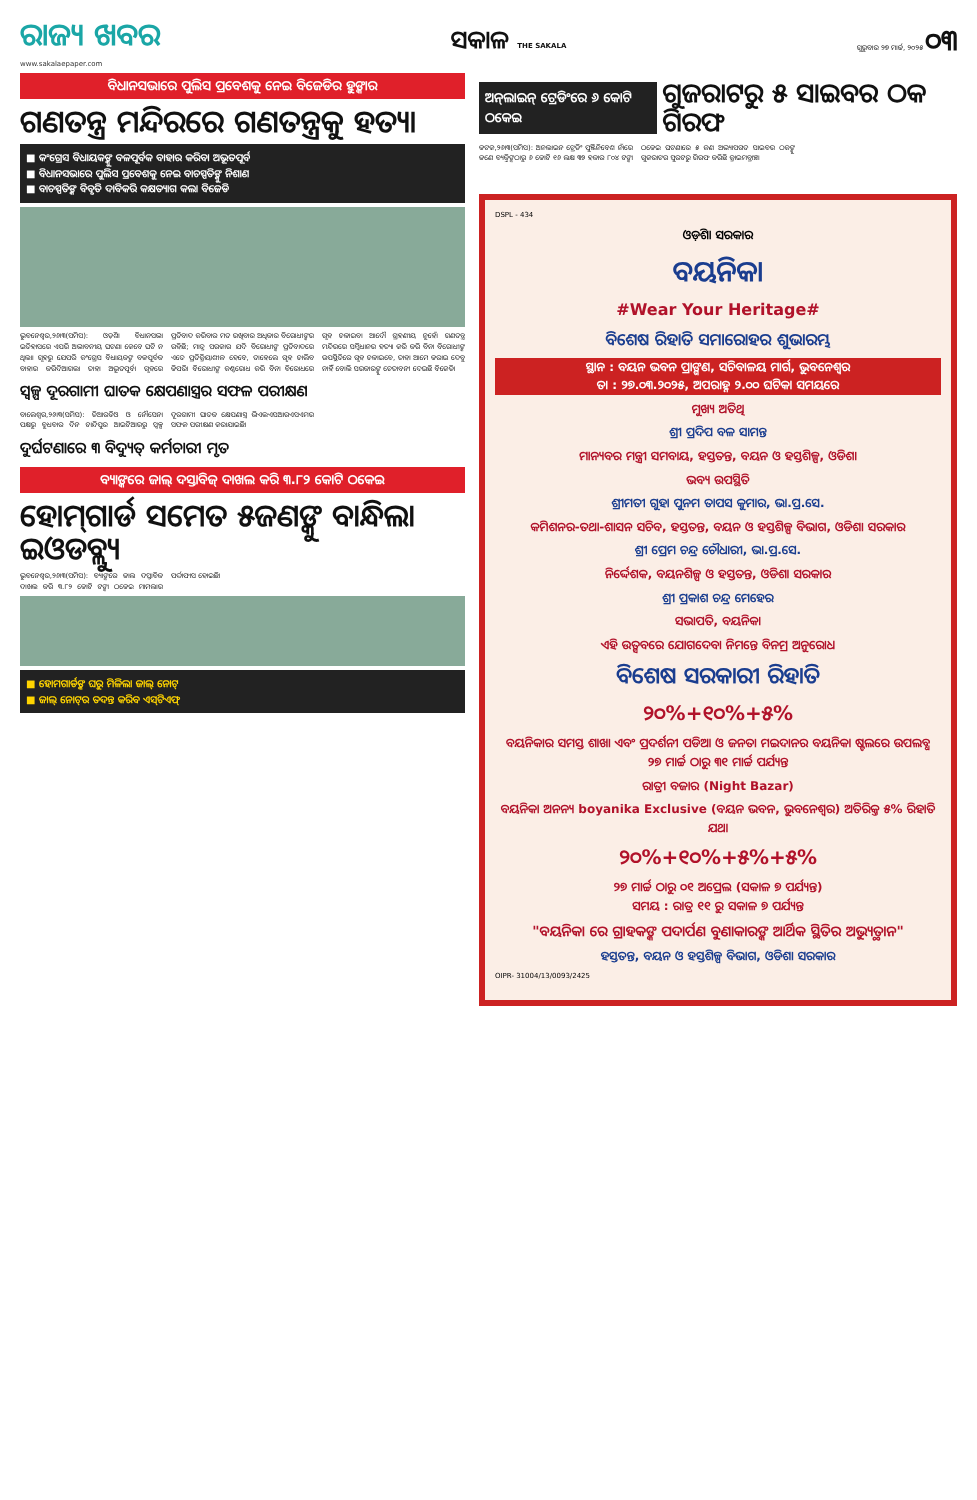ରାଜ୍ୟ ଖବର
www.sakalaepaper.com
ସକାଳ THE SAKALA ଗୁରୁବାର ୨୭ ମାର୍ଚ୍ଚ, ୨୦୨୫ ୦୩
ବିଧାନସଭାରେ ପୁଲିସ ପ୍ରବେଶକୁ ନେଇ ବିଜେଡିର ହୁଙ୍କାର
ଗଣତନ୍ତ୍ର ମନ୍ଦିରରେ ଗଣତନ୍ତ୍ରକୁ ହତ୍ୟା
■ କଂଗ୍ରେସ ବିଧାୟକଙ୍କୁ ବଳପୂର୍ବକ ବାହାର କରିବା ଅଭୂତପୂର୍ବ
■ ବିଧାନସଭାରେ ପୁଲିସ ପ୍ରବେଶକୁ ନେଇ ବାଚସ୍ପତିଙ୍କୁ ନିଶାଣ
■ ବାଚସ୍ପତିଙ୍କ ବିବୃତି ଦାବିକରି କକ୍ଷତ୍ୟାଗ କଲା ବିଜେଡି
ଭୁବନେଶ୍ୱର,୨୬।୩(ସମିସ): ଓଡ଼ିଶା ବିଧାନସଭା ଇତିହାସରେ ଏପରି ଅଭାବନୀୟ ଘଟଣା କେବେ ଘଟି ନ ଥିଲା। ଗୃହରୁ ଯେପରି କଂଗ୍ରେସ ବିଧାୟକଙ୍କ ବଳପୂର୍ବକ ବାହାର କରିଦିଆଗଲା ତାହା ଅଭୂତପୂର୍ବ। ଗୃହରେ ପ୍ରତିବାଦ କରିବାର ମତ ରଖିବାର ଅଧିକାର ବିରୋଧୀଙ୍କର ରହିଛି; ମାତ୍ର ସରକାର ଯଦି ବିରୋଧୀଙ୍କ ପ୍ରତିବାଦରେ ଏତେ ପ୍ରତିକ୍ରିୟାଶୀଳ ହେବେ, ତାହେଲେ ଗୃହ ଚାଲିବ କିପରି। ବିରୋଧୀଙ୍କ କଣ୍ଠରୋଧ କରି ବିନା ବିରୋଧରେ ଗୃହ ଚଳାଇବା ଆଦୌ ଗ୍ରହଣୀୟ ନୁହେଁ। ଗଣତନ୍ତ୍ର ମନ୍ଦିରରେ ସମ୍ବିଧାନର ହତ୍ୟା କରି କରି ବିନା ବିରୋଧୀଙ୍କ ଉପସ୍ଥିତିରେ ଗୃହ ଚଳାଇବେ, ତାହା ଆମେ କରାଇ ଦେବୁ ନାହିଁ ବୋଲି ସରକାରଙ୍କୁ ଚେତାବନୀ ଦେଇଛି ବିଜେଡି।
ସ୍ୱଳ୍ପ ଦୂରଗାମୀ ଘାତକ କ୍ଷେପଣାସ୍ତ୍ରର ସଫଳ ପରୀକ୍ଷଣ
ବାଲେଶ୍ୱର,୨୬।୩(ସମିସ): ଡିଆରଡିଓ ଓ ନୌସେନା ପକ୍ଷରୁ ବୁଧବାର ଦିନ ଚାନ୍ଦିପୁର ଆଇଟିଆରରୁ ସ୍ୱଳ୍ପ ଦୂରଗାମୀ ଘାତକ କ୍ଷେପଣାସ୍ତ୍ର ଭିଏଲଏସଆରଏସଏମର ସଫଳ ପରୀକ୍ଷଣ କରାଯାଇଛି।
ଦୁର୍ଘଟଣାରେ ୩ ବିଦ୍ୟୁତ୍ କର୍ମଚାରୀ ମୃତ
ବ୍ୟାଙ୍କରେ ଜାଲ୍ ଦସ୍ତାବିଜ୍ ଦାଖଲ କରି ୩.୮୨ କୋଟି ଠକେଇ
ହୋମ୍‌ଗାର୍ଡ ସମେତ ୫ଜଣଙ୍କୁ ବାନ୍ଧିଲା ଇଓଡବ୍ଲ୍ୟୁ
ଭୁବନେଶ୍ୱର,୨୬।୩(ସମିସ): ବ୍ୟାଙ୍କରେ ଜାଲ ଦସ୍ତାବିଜ ଦାଖଲ କରି ୩.୮୨ କୋଟି ଟଙ୍କା ଠକେଇ ମାମଲାର ପର୍ଦ୍ଦାଫାସ ହୋଇଛି।
■ ହୋମଗାର୍ଡଙ୍କ ଘରୁ ମିଳିଲା ଜାଲ୍ ନୋଟ୍
■ ଜାଲ୍ ନୋଟ୍‌ର ତଦନ୍ତ କରିବ ଏସ୍‌ଟିଏଫ୍
ଅନ୍‌ଲାଇନ୍ ଟ୍ରେଡିଂରେ ୬ କୋଟି ଠକେଇ
ଗୁଜରାଟରୁ ୫ ସାଇବର ଠକ ଗିରଫ
କଟକ,୨୬।୩(ସମିସ): ଅନଲାଇନ ଟ୍ରେଡିଂ ପୁଞ୍ଜିନିବେଶ ନାଁରେ ଜଣେ ବ୍ୟକ୍ତିଙ୍କଠାରୁ ୬ କୋଟି ୧୬ ଲକ୍ଷ ୩୭ ହଜାର ୮୦୪ ଟଙ୍କା ଠକେଇ ଘଟଣାରେ ୫ ଜଣ ଅଭ୍ୟାସଗତ ସାଇବର ଠକଙ୍କୁ ଗୁଜରାଟର ସୁରଟରୁ ଗିରଫ କରିଛି କ୍ରାଇମବ୍ରାଞ୍ଚ।
DSPL - 434
ଓଡ଼ିଶା ସରକାର
ବୟନିକା
#Wear Your Heritage#
ବିଶେଷ ରିହାତି ସମାରୋହର ଶୁଭାରମ୍ଭ
ସ୍ଥାନ : ବୟନ ଭବନ ପ୍ରାଙ୍ଗଣ, ସଚିବାଳୟ ମାର୍ଗ, ଭୁବନେଶ୍ୱର
ତା : ୨୭.୦୩.୨୦୨୫, ଅପରାହ୍ନ ୨.୦୦ ଘଟିକା ସମୟରେ
ମୁଖ୍ୟ ଅତିଥି
ଶ୍ରୀ ପ୍ରଦିପ ବଳ ସାମନ୍ତ
ମାନ୍ୟବର ମନ୍ତ୍ରୀ ସମବାୟ, ହସ୍ତତନ୍ତ, ବୟନ ଓ ହସ୍ତଶିଳ୍ପ, ଓଡିଶା
ଭବ୍ୟ ଉପସ୍ଥିତି
ଶ୍ରୀମତୀ ଗୁହା ପୁନମ ତାପସ କୁମାର, ଭା.ପ୍ର.ସେ.
କମିଶନର-ତଥା-ଶାସନ ସଚିବ, ହସ୍ତତନ୍ତ, ବୟନ ଓ ହସ୍ତଶିଳ୍ପ ବିଭାଗ, ଓଡିଶା ସରକାର
ଶ୍ରୀ ପ୍ରେମ ଚନ୍ଦ୍ର ଚୌଧାରୀ, ଭା.ପ୍ର.ସେ.
ନିର୍ଦ୍ଦେଶକ, ବୟନଶିଳ୍ପ ଓ ହସ୍ତତନ୍ତ, ଓଡିଶା ସରକାର
ଶ୍ରୀ ପ୍ରକାଶ ଚନ୍ଦ୍ର ମେହେର
ସଭାପତି, ବୟନିକା
ଏହି ଉତ୍ସବରେ ଯୋଗଦେବା ନିମନ୍ତେ ବିନମ୍ର ଅନୁରୋଧ
ବିଶେଷ ସରକାରୀ ରିହାତି
୨୦%+୧୦%+୫%
ବୟନିକାର ସମସ୍ତ ଶାଖା ଏବଂ ପ୍ରଦର୍ଶନୀ ପଡିଆ ଓ ଜନତା ମଇଦାନର ବୟନିକା ଷ୍ଟଲରେ ଉପଲବ୍ଧ
୨୭ ମାର୍ଚ୍ଚ ଠାରୁ ୩୧ ମାର୍ଚ୍ଚ ପର୍ଯ୍ୟନ୍ତ
ରାତ୍ରୀ ବଜାର (Night Bazar)
ବୟନିକା ଅନନ୍ୟ boyanika Exclusive (ବୟନ ଭବନ, ଭୁବନେଶ୍ୱର) ଅତିରିକ୍ତ ୫% ରିହାତି ଯଥା
୨୦%+୧୦%+୫%+୫%
୨୭ ମାର୍ଚ୍ଚ ଠାରୁ ୦୧ ଅପ୍ରେଲ (ସକାଳ ୭ ପର୍ଯ୍ୟନ୍ତ)
ସମୟ : ରାତ୍ର ୧୧ ରୁ ସକାଳ ୭ ପର୍ଯ୍ୟନ୍ତ
"ବୟନିକା ରେ ଗ୍ରାହକଙ୍କ ପଦାର୍ପଣ ବୁଣାକାରଙ୍କ ଆର୍ଥିକ ସ୍ଥିତିର ଅଭ୍ୟୁତ୍ଥାନ"
ହସ୍ତତନ୍ତ, ବୟନ ଓ ହସ୍ତଶିଳ୍ପ ବିଭାଗ, ଓଡିଶା ସରକାର
OIPR- 31004/13/0093/2425